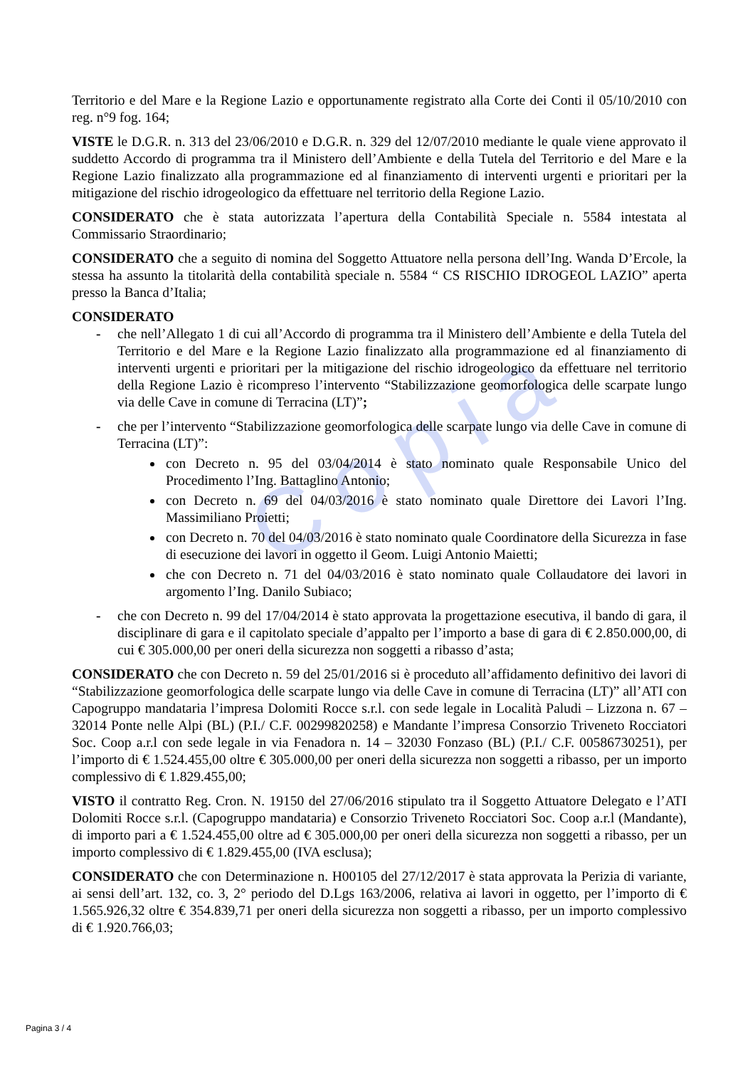Copia
Territorio e del Mare e la Regione Lazio e opportunamente registrato alla Corte dei Conti il 05/10/2010 con reg. n°9 fog. 164;
VISTE le D.G.R. n. 313 del 23/06/2010 e D.G.R. n. 329 del 12/07/2010 mediante le quale viene approvato il suddetto Accordo di programma tra il Ministero dell’Ambiente e della Tutela del Territorio e del Mare e la Regione Lazio finalizzato alla programmazione ed al finanziamento di interventi urgenti e prioritari per la mitigazione del rischio idrogeologico da effettuare nel territorio della Regione Lazio.
CONSIDERATO che è stata autorizzata l’apertura della Contabilità Speciale n. 5584 intestata al Commissario Straordinario;
CONSIDERATO che a seguito di nomina del Soggetto Attuatore nella persona dell’Ing. Wanda D’Ercole, la stessa ha assunto la titolarità della contabilità speciale n. 5584 “ CS RISCHIO IDROGEOL LAZIO” aperta presso la Banca d’Italia;
CONSIDERATO
- che nell’Allegato 1 di cui all’Accordo di programma tra il Ministero dell’Ambiente e della Tutela del Territorio e del Mare e la Regione Lazio finalizzato alla programmazione ed al finanziamento di interventi urgenti e prioritari per la mitigazione del rischio idrogeologico da effettuare nel territorio della Regione Lazio è ricompreso l’intervento “Stabilizzazione geomorfologica delle scarpate lungo via delle Cave in comune di Terracina (LT)”;
- che per l’intervento “Stabilizzazione geomorfologica delle scarpate lungo via delle Cave in comune di Terracina (LT)”:
con Decreto n. 95 del 03/04/2014 è stato nominato quale Responsabile Unico del Procedimento l’Ing. Battaglino Antonio;
con Decreto n. 69 del 04/03/2016 è stato nominato quale Direttore dei Lavori l’Ing. Massimiliano Proietti;
con Decreto n. 70 del 04/03/2016 è stato nominato quale Coordinatore della Sicurezza in fase di esecuzione dei lavori in oggetto il Geom. Luigi Antonio Maietti;
che con Decreto n. 71 del 04/03/2016 è stato nominato quale Collaudatore dei lavori in argomento l’Ing. Danilo Subiaco;
- che con Decreto n. 99 del 17/04/2014 è stato approvata la progettazione esecutiva, il bando di gara, il disciplinare di gara e il capitolato speciale d’appalto per l’importo a base di gara di € 2.850.000,00, di cui € 305.000,00 per oneri della sicurezza non soggetti a ribasso d’asta;
CONSIDERATO che con Decreto n. 59 del 25/01/2016 si è proceduto all’affidamento definitivo dei lavori di “Stabilizzazione geomorfologica delle scarpate lungo via delle Cave in comune di Terracina (LT)” all’ATI con Capogruppo mandataria l’impresa Dolomiti Rocce s.r.l. con sede legale in Località Paludi – Lizzona n. 67 – 32014 Ponte nelle Alpi (BL) (P.I./ C.F. 00299820258) e Mandante l’impresa Consorzio Triveneto Rocciatori Soc. Coop a.r.l con sede legale in via Fenadora n. 14 – 32030 Fonzaso (BL) (P.I./ C.F. 00586730251), per l’importo di € 1.524.455,00 oltre € 305.000,00 per oneri della sicurezza non soggetti a ribasso, per un importo complessivo di € 1.829.455,00;
VISTO il contratto Reg. Cron. N. 19150 del 27/06/2016 stipulato tra il Soggetto Attuatore Delegato e l’ATI Dolomiti Rocce s.r.l. (Capogruppo mandataria) e Consorzio Triveneto Rocciatori Soc. Coop a.r.l (Mandante), di importo pari a € 1.524.455,00 oltre ad € 305.000,00 per oneri della sicurezza non soggetti a ribasso, per un importo complessivo di € 1.829.455,00 (IVA esclusa);
CONSIDERATO che con Determinazione n. H00105 del 27/12/2017 è stata approvata la Perizia di variante, ai sensi dell’art. 132, co. 3, 2° periodo del D.Lgs 163/2006, relativa ai lavori in oggetto, per l’importo di € 1.565.926,32 oltre € 354.839,71 per oneri della sicurezza non soggetti a ribasso, per un importo complessivo di € 1.920.766,03;
Pagina 3 / 4